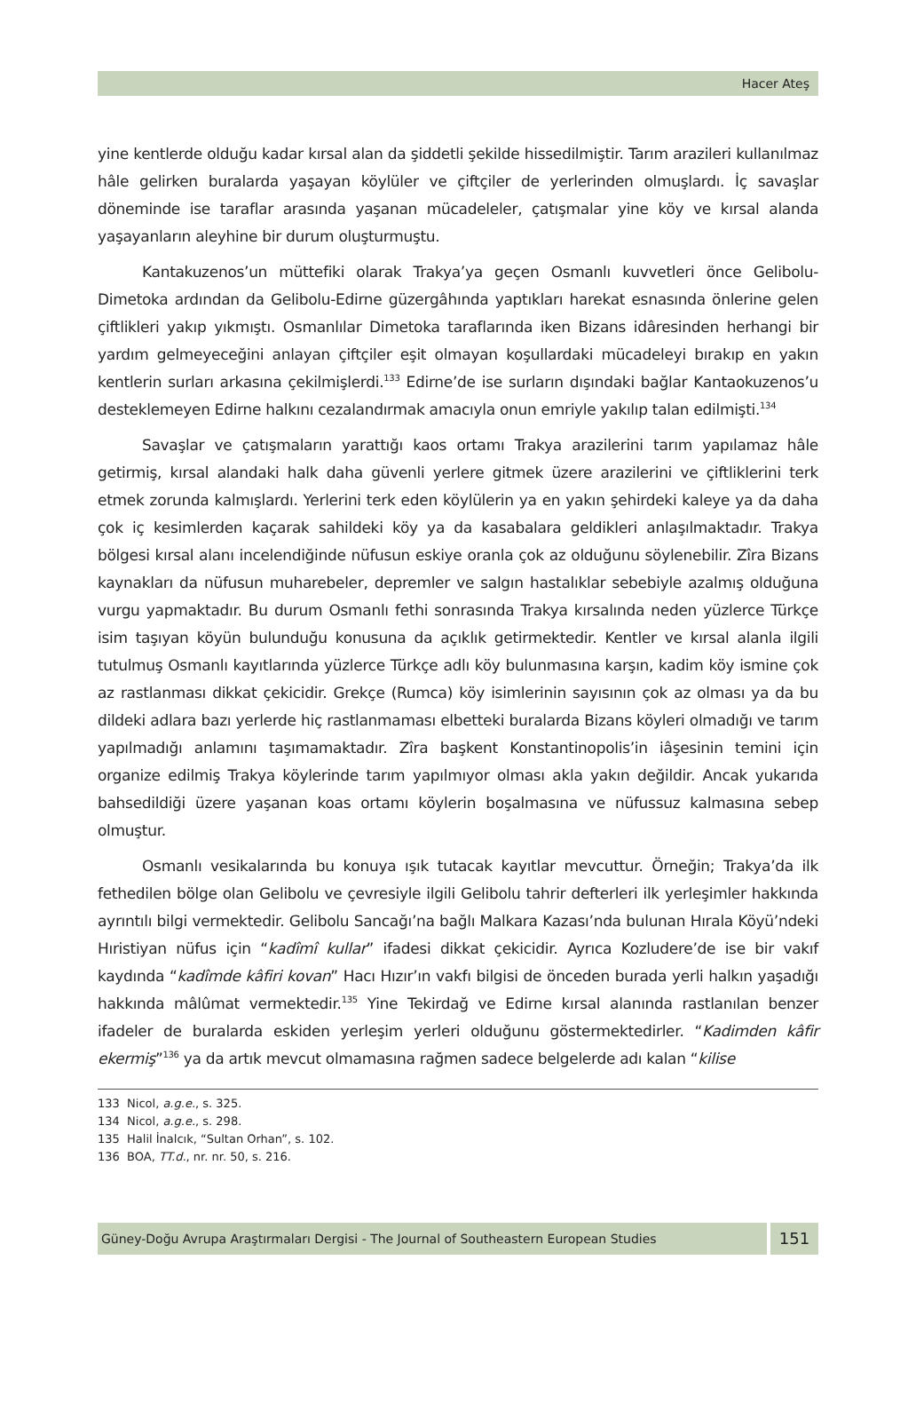Hacer Ateş
yine kentlerde olduğu kadar kırsal alan da şiddetli şekilde hissedilmiştir. Tarım arazileri kullanılmaz hâle gelirken buralarda yaşayan köylüler ve çiftçiler de yerlerinden olmuşlardı. İç savaşlar döneminde ise taraflar arasında yaşanan mücadeleler, çatışmalar yine köy ve kırsal alanda yaşayanların aleyhine bir durum oluşturmuştu.
Kantakuzenos’un müttefiki olarak Trakya’ya geçen Osmanlı kuvvetleri önce Gelibolu-Dimetoka ardından da Gelibolu-Edirne güzergâhında yaptıkları harekat esnasında önlerine gelen çiftlikleri yakıp yıkmıştı. Osmanlılar Dimetoka taraflarında iken Bizans idâresinden herhangi bir yardım gelmeyeceğini anlayan çiftçiler eşit olmayan koşullardaki mücadeleyi bırakıp en yakın kentlerin surları arkasına çekilmişlerdi.<sup>133</sup> Edirne’de ise surların dışındaki bağlar Kantaokuzenos’u desteklemeyen Edirne halkını cezalandırmak amacıyla onun emriyle yakılıp talan edilmişti.<sup>134</sup>
Savaşlar ve çatışmaların yarattığı kaos ortamı Trakya arazilerini tarım yapılamaz hâle getirmiş, kırsal alandaki halk daha güvenli yerlere gitmek üzere arazilerini ve çiftliklerini terk etmek zorunda kalmışlardı. Yerlerini terk eden köylülerin ya en yakın şehirdeki kaleye ya da daha çok iç kesimlerden kaçarak sahildeki köy ya da kasabalara geldikleri anlaşılmaktadır. Trakya bölgesi kırsal alanı incelendiğinde nüfusun eskiye oranla çok az olduğunu söylenebilir. Zîra Bizans kaynakları da nüfusun muharebeler, depremler ve salgın hastalıklar sebebiyle azalmış olduğuna vurgu yapmaktadır. Bu durum Osmanlı fethi sonrasında Trakya kırsalında neden yüzlerce Türkçe isim taşıyan köyün bulunduğu konusuna da açıklık getirmektedir. Kentler ve kırsal alanla ilgili tutulmuş Osmanlı kayıtlarında yüzlerce Türkçe adlı köy bulunmasına karşın, kadim köy ismine çok az rastlanması dikkat çekicidir. Grekçe (Rumca) köy isimlerinin sayısının çok az olması ya da bu dildeki adlara bazı yerlerde hiç rastlanmaması elbetteki buralarda Bizans köyleri olmadığı ve tarım yapılmadığı anlamını taşımamaktadır. Zîra başkent Konstantinopolis’in iâşesinin temini için organize edilmiş Trakya köylerinde tarım yapılmıyor olması akla yakın değildir. Ancak yukarıda bahsedildiği üzere yaşanan koas ortamı köylerin boşalmasına ve nüfussuz kalmasına sebep olmuştur.
Osmanlı vesikalarında bu konuya ışık tutacak kayıtlar mevcuttur. Örneğin; Trakya’da ilk fethedilen bölge olan Gelibolu ve çevresiyle ilgili Gelibolu tahrir defterleri ilk yerleşimler hakkında ayrıntılı bilgi vermektedir. Gelibolu Sancağı’na bağlı Malkara Kazası’nda bulunan Hırala Köyü’ndeki Hıristiyan nüfus için “kadîmî kullar” ifadesi dikkat çekicidir. Ayrıca Kozludere’de ise bir vakıf kaydında “kadîmde kâfiri kovan” Hacı Hızır’ın vakfı bilgisi de önceden burada yerli halkın yaşadığı hakkında mâlûmat vermektedir.<sup>135</sup> Yine Tekirdağ ve Edirne kırsal alanında rastlanılan benzer ifadeler de buralarda eskiden yerleşim yerleri olduğunu göstermektedirler. “Kadimden kâfir ekermiş”<sup>136</sup> ya da artık mevcut olmamasına rağmen sadece belgelerde adı kalan “kilise
133 Nicol, a.g.e., s. 325.
134 Nicol, a.g.e., s. 298.
135 Halil İnalcık, “Sultan Orhan”, s. 102.
136 BOA, TT.d., nr. nr. 50, s. 216.
Güney-Doğu Avrupa Araştırmaları Dergisi - The Journal of Southeastern European Studies
151